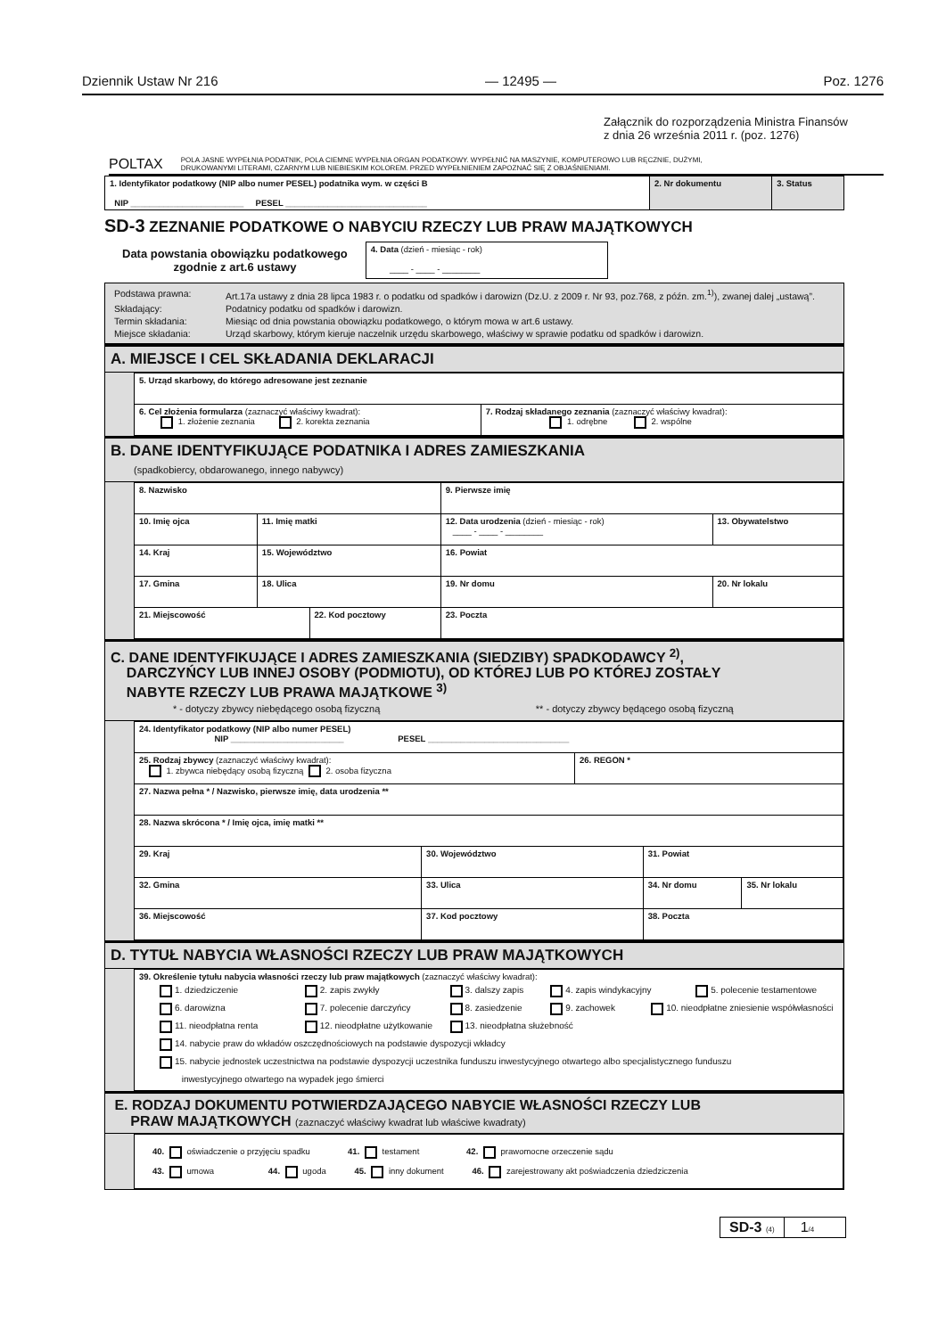Dziennik Ustaw Nr 216 — 12495 — Poz. 1276
Załącznik do rozporządzenia Ministra Finansów
z dnia 26 września 2011 r. (poz. 1276)
POLTAX POLA JASNE WYPEŁNIA PODATNIK, POLA CIEMNE WYPEŁNIA ORGAN PODATKOWY. WYPEŁNIĆ NA MASZYNIE, KOMPUTEROWO LUB RĘCZNIE, DUŻYMI,
DRUKOWANYMI LITERAMI, CZARNYM LUB NIEBIESKIM KOLOREM. PRZED WYPEŁNIENIEM ZAPOZNAĆ SIĘ Z OBJAŚNIENIAMI.
| 1. Identyfikator podatkowy (NIP albo numer PESEL) podatnika wym. w części B NIP ________________________ PESEL ______________________________ | 2. Nr dokumentu | 3. Status |
SD-3 ZEZNANIE PODATKOWE O NABYCIU RZECZY LUB PRAW MAJĄTKOWYCH
Data powstania obowiązku podatkowego
zgodnie z art.6 ustawy
4. Data (dzień - miesiąc - rok)
____ - ____ - ________
Podstawa prawna: Art.17a ustawy z dnia 28 lipca 1983 r. o podatku od spadków i darowizn (Dz.U. z 2009 r. Nr 93, poz.768, z późn. zm.<sup>1)</sup>), zwanej dalej „ustawą”.
Składający: Podatnicy podatku od spadków i darowizn.
Termin składania: Miesiąc od dnia powstania obowiązku podatkowego, o którym mowa w art.6 ustawy.
Miejsce składania: Urząd skarbowy, którym kieruje naczelnik urzędu skarbowego, właściwy w sprawie podatku od spadków i darowizn.
A. MIEJSCE I CEL SKŁADANIA DEKLARACJI
| 5. Urząd skarbowy, do którego adresowane jest zeznanie | |
| 6. Cel złożenia formularza (zaznaczyć właściwy kwadrat): 1. złożenie zeznania 2. korekta zeznania | 7. Rodzaj składanego zeznania (zaznaczyć właściwy kwadrat): 1. odrębne 2. wspólne |
B. DANE IDENTYFIKUJĄCE PODATNIKA I ADRES ZAMIESZKANIA
(spadkobiercy, obdarowanego, innego nabywcy)
| 8. Nazwisko | | | 9. Pierwsze imię | | |
| 10. Imię ojca | 11. Imię matki | | 12. Data urodzenia (dzień - miesiąc - rok) ____ - ____ - ________ | | 13. Obywatelstwo |
| 14. Kraj | 15. Województwo | | | 16. Powiat | |
| 17. Gmina | 18. Ulica | | | 19. Nr domu | 20. Nr lokalu |
| 21. Miejscowość | | 22. Kod pocztowy | | 23. Poczta | |
C. DANE IDENTYFIKUJĄCE I ADRES ZAMIESZKANIA (SIEDZIBY) SPADKODAWCY <sup>2)</sup>,
DARCZYŃCY LUB INNEJ OSOBY (PODMIOTU), OD KTÓREJ LUB PO KTÓREJ ZOSTAŁY
NABYTE RZECZY LUB PRAWA MAJĄTKOWE <sup>3)</sup>
* - dotyczy zbywcy niebędącego osobą fizyczną ** - dotyczy zbywcy będącego osobą fizyczną
| 24. Identyfikator podatkowy (NIP albo numer PESEL) NIP ________________________ PESEL ______________________________ | | | | | |
| 25. Rodzaj zbywcy (zaznaczyć właściwy kwadrat): 1. zbywca niebędący osobą fizyczną 2. osoba fizyczna | | | 26. REGON * | | |
| 27. Nazwa pełna * / Nazwisko, pierwsze imię, data urodzenia ** | | | | | |
| 28. Nazwa skrócona * / Imię ojca, imię matki ** | | | | | |
| 29. Kraj | 30. Województwo | | | 31. Powiat | |
| 32. Gmina | 33. Ulica | | | 34. Nr domu | 35. Nr lokalu |
| 36. Miejscowość | | 37. Kod pocztowy | | 38. Poczta | |
D. TYTUŁ NABYCIA WŁASNOŚCI RZECZY LUB PRAW MAJĄTKOWYCH
| 39. Określenie tytułu nabycia własności rzeczy lub praw majątkowych (zaznaczyć właściwy kwadrat): 1. dziedziczenie 2. zapis zwykły 3. dalszy zapis 4. zapis windykacyjny 5. polecenie testamentowe 6. darowizna 7. polecenie darczyńcy 8. zasiedzenie 9. zachowek 10. nieodpłatne zniesienie współwłasności 11. nieodpłatna renta 12. nieodpłatne użytkowanie 13. nieodpłatna służebność 14. nabycie praw do wkładów oszczędnościowych na podstawie dyspozycji wkładcy 15. nabycie jednostek uczestnictwa na podstawie dyspozycji uczestnika funduszu inwestycyjnego otwartego albo specjalistycznego funduszu inwestycyjnego otwartego na wypadek jego śmierci |
E. RODZAJ DOKUMENTU POTWIERDZAJĄCEGO NABYCIE WŁASNOŚCI RZECZY LUB
PRAW MAJĄTKOWYCH (zaznaczyć właściwy kwadrat lub właściwe kwadraty)
| 40. oświadczenie o przyjęciu spadku 41. testament 42. prawomocne orzeczenie sądu 43. umowa 44. ugoda 45. inny dokument 46. zarejestrowany akt poświadczenia dziedziczenia |
SD-3 (4) 1/4